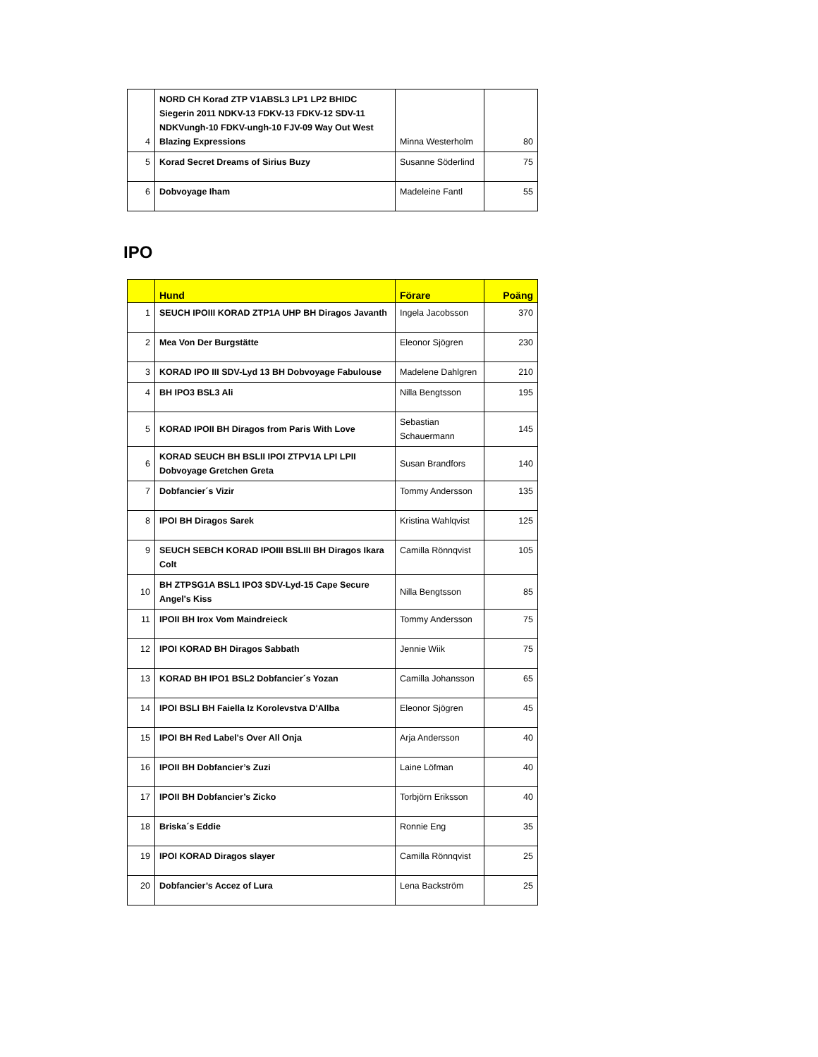| 4 | NORD CH Korad ZTP V1ABSL3 LP1 LP2 BHIDC Siegerin 2011 NDKV-13 FDKV-13 FDKV-12 SDV-11 NDKVungh-10 FDKV-ungh-10 FJV-09 Way Out West Blazing Expressions | Minna Westerholm | 80 |
| 5 | Korad Secret Dreams of Sirius Buzy | Susanne Söderlind | 75 |
| 6 | Dobvoyage Iham | Madeleine Fantl | 55 |
IPO
| | Hund | Förare | Poäng |
| --- | --- | --- | --- |
| 1 | SEUCH IPOIII KORAD ZTP1A UHP BH Diragos Javanth | Ingela Jacobsson | 370 |
| 2 | Mea Von Der Burgstätte | Eleonor Sjögren | 230 |
| 3 | KORAD IPO III SDV-Lyd 13 BH Dobvoyage Fabulouse | Madelene Dahlgren | 210 |
| 4 | BH IPO3 BSL3 Ali | Nilla Bengtsson | 195 |
| 5 | KORAD IPOII BH Diragos from Paris With Love | Sebastian Schauermann | 145 |
| 6 | KORAD SEUCH BH BSLII IPOI ZTPV1A LPI LPII Dobvoyage Gretchen Greta | Susan Brandfors | 140 |
| 7 | Dobfancier´s Vizir | Tommy Andersson | 135 |
| 8 | IPOI BH Diragos Sarek | Kristina Wahlqvist | 125 |
| 9 | SEUCH SEBCH KORAD IPOIII BSLIII BH Diragos Ikara Colt | Camilla Rönnqvist | 105 |
| 10 | BH ZTPSG1A BSL1 IPO3 SDV-Lyd-15 Cape Secure Angel's Kiss | Nilla Bengtsson | 85 |
| 11 | IPOII BH Irox Vom Maindreieck | Tommy Andersson | 75 |
| 12 | IPOI KORAD BH Diragos Sabbath | Jennie Wiik | 75 |
| 13 | KORAD BH IPO1 BSL2 Dobfancier´s Yozan | Camilla Johansson | 65 |
| 14 | IPOI BSLI BH Faiella Iz Korolevstva D'Allba | Eleonor Sjögren | 45 |
| 15 | IPOI BH Red Label's Over All Onja | Arja Andersson | 40 |
| 16 | IPOII BH Dobfancier’s Zuzi | Laine Löfman | 40 |
| 17 | IPOII BH Dobfancier’s Zicko | Torbjörn Eriksson | 40 |
| 18 | Briska´s Eddie | Ronnie Eng | 35 |
| 19 | IPOI KORAD Diragos slayer | Camilla Rönnqvist | 25 |
| 20 | Dobfancier’s Accez of Lura | Lena Backström | 25 |